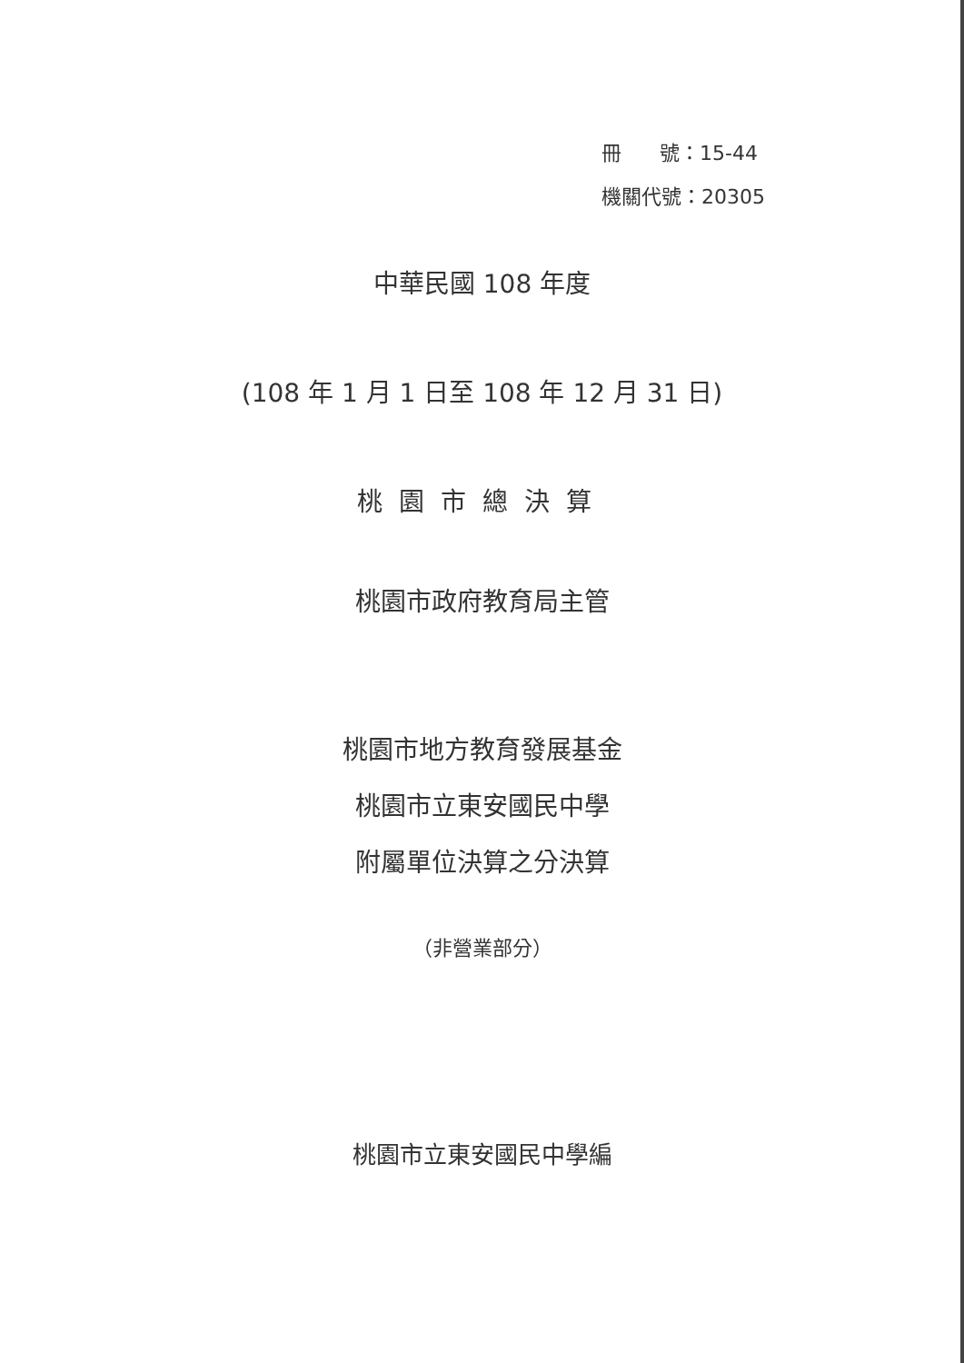冊 號：15-44
機關代號：20305
中華民國 108 年度
(108 年 1 月 1 日至 108 年 12 月 31 日)
桃園市總決算
桃園市政府教育局主管
桃園市地方教育發展基金
桃園市立東安國民中學
附屬單位決算之分決算
（非營業部分）
桃園市立東安國民中學編